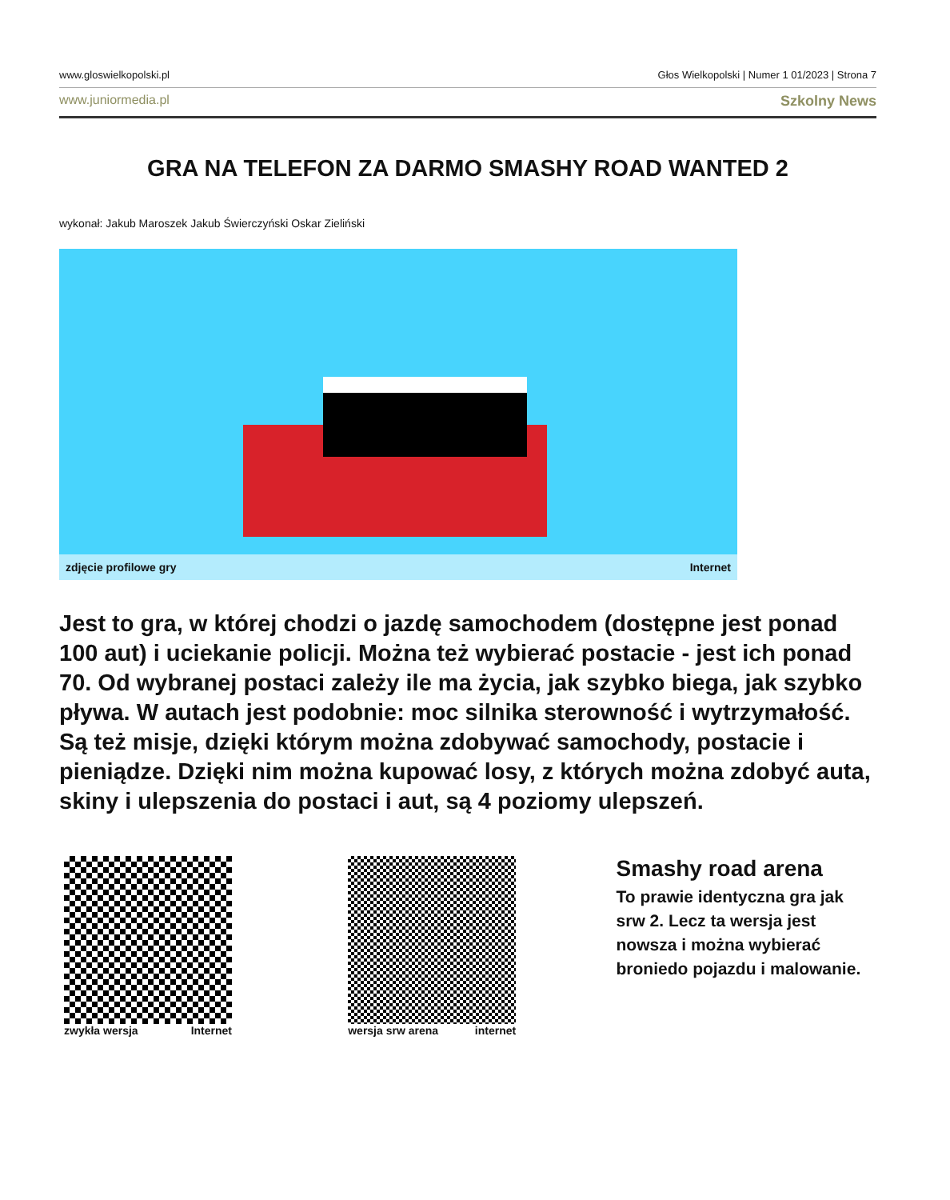www.gloswielkopolski.pl Głos Wielkopolski | Numer 1 01/2023 | Strona 7
www.juniormedia.pl Szkolny News
GRA NA TELEFON ZA DARMO SMASHY ROAD WANTED 2
wykonał: Jakub Maroszek Jakub Świerczyński Oskar Zieliński
zdjęcie profilowe gry Internet
Jest to gra, w której chodzi o jazdę samochodem (dostępne jest ponad 100 aut) i uciekanie policji. Można też wybierać postacie - jest ich ponad 70. Od wybranej postaci zależy ile ma życia, jak szybko biega, jak szybko pływa. W autach jest podobnie: moc silnika sterowność i wytrzymałość. Są też misje, dzięki którym można zdobywać samochody, postacie i pieniądze. Dzięki nim można kupować losy, z których można zdobyć auta, skiny i ulepszenia do postaci i aut, są 4 poziomy ulepszeń.
zwykła wersja Internet wersja srw arena internet
Smashy road arena
To prawie identyczna gra jak srw 2. Lecz ta wersja jest nowsza i można wybierać broniedo pojazdu i malowanie.